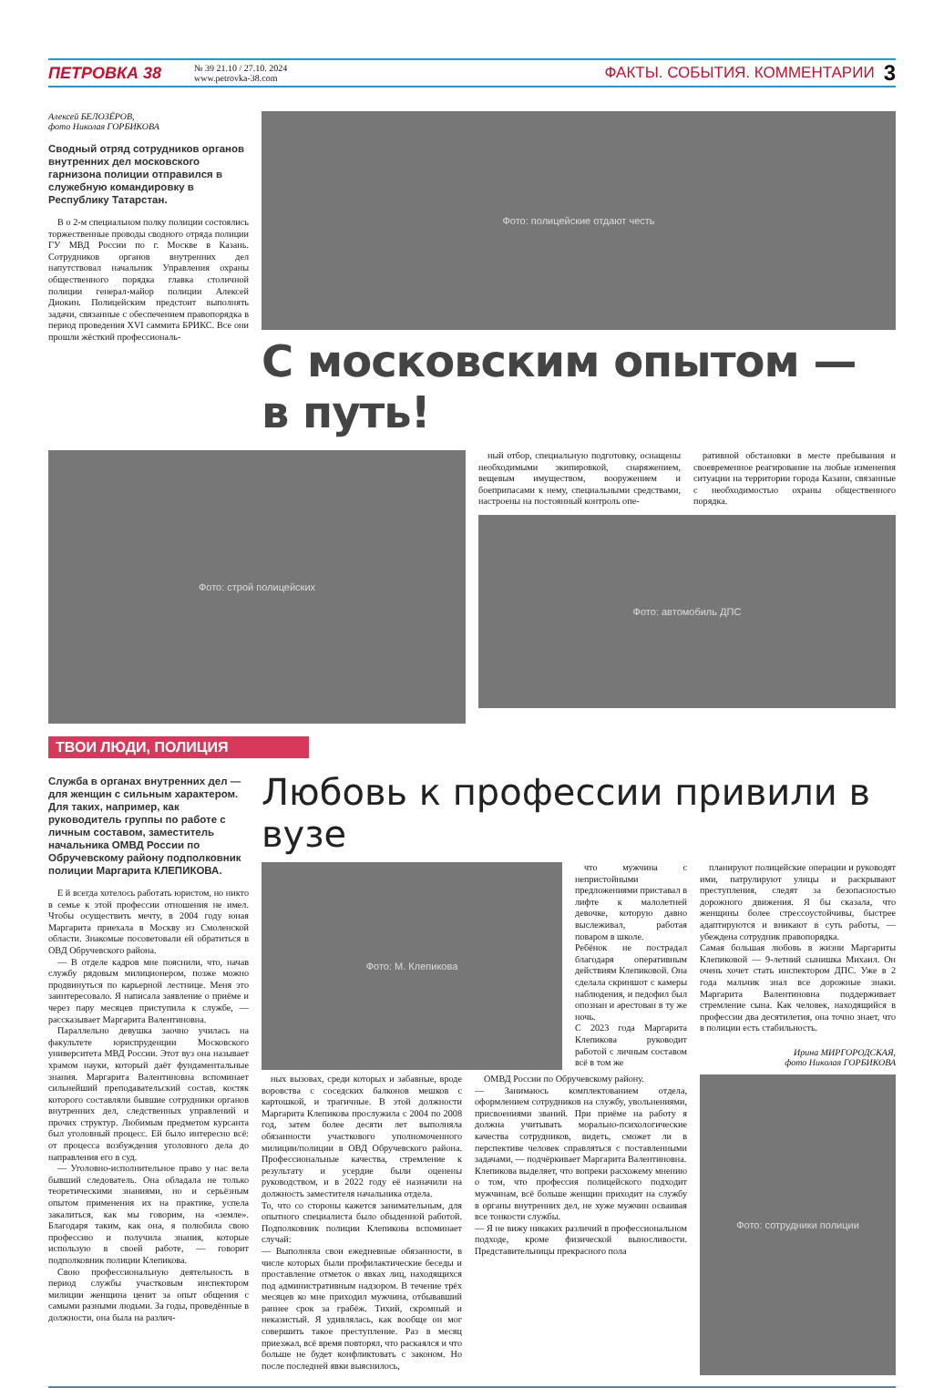ПЕТРОВКА 38
№ 39 21.10 / 27.10. 2024
www.petrovka-38.com
ФАКТЫ. СОБЫТИЯ. КОММЕНТАРИИ
3
Алексей БЕЛОЗЁРОВ,
фото Николая ГОРБИКОВА
Сводный отряд сотрудников органов внутренних дел московского гарнизона полиции отправился в служебную командировку в Республику Татарстан.
В о 2-м специальном полку полиции состоялись торжественные проводы сводного отряда полиции ГУ МВД России по г. Москве в Казань. Сотрудников органов внутренних дел напутствовал начальник Управления охраны общественного порядка главка столичной полиции генерал-майор полиции Алексей Диокин. Полицейским предстоит выполнять задачи, связанные с обеспечением правопорядка в период проведения XVI саммита БРИКС. Все они прошли жёсткий профессиональ-
Фото: полицейские отдают честь
С московским опытом — в путь!
Фото: строй полицейских
ный отбор, специальную подготовку, оснащены необходимыми экипировкой, снаряжением, вещевым имуществом, вооружением и боеприпасами к нему, специальными средствами, настроены на постоянный контроль опе-
ративной обстановки в месте пребывания и своевременное реагирование на любые изменения ситуации на территории города Казани, связанные с необходимостью охраны общественного порядка.
Фото: автомобиль ДПС
ТВОИ ЛЮДИ, ПОЛИЦИЯ
Служба в органах внутренних дел — для женщин с сильным характером. Для таких, например, как руководитель группы по работе с личным составом, заместитель начальника ОМВД России по Обручевскому району подполковник полиции Маргарита КЛЕПИКОВА.
Е й всегда хотелось работать юристом, но никто в семье к этой профессии отношения не имел. Чтобы осуществить мечту, в 2004 году юная Маргарита приехала в Москву из Смоленской области. Знакомые посоветовали ей обратиться в ОВД Обручевского района.
— В отделе кадров мне пояснили, что, начав службу рядовым милиционером, позже можно продвинуться по карьерной лестнице. Меня это заинтересовало. Я написала заявление о приёме и через пару месяцев приступила к службе, — рассказывает Маргарита Валентиновна.
Параллельно девушка заочно училась на факультете юриспруденции Московского университета МВД России. Этот вуз она называет храмом науки, который даёт фундаментальные знания. Маргарита Валентиновна вспоминает сильнейший преподавательский состав, костяк которого составляли бывшие сотрудники органов внутренних дел, следственных управлений и прочих структур. Любимым предметом курсанта был уголовный процесс. Ей было интересно всё: от процесса возбуждения уголовного дела до направления его в суд.
— Уголовно-исполнительное право у нас вела бывший следователь. Она обладала не только теоретическими знаниями, но и серьёзным опытом применения их на практике, успела закалиться, как мы говорим, на «земле». Благодаря таким, как она, я полюбила свою профессию и получила знания, которые использую в своей работе, — говорит подполковник полиции Клепикова.
Свою профессиональную деятельность в период службы участковым инспектором милиции женщина ценит за опыт общения с самыми разными людьми. За годы, проведённые в должности, она была на различ-
Любовь к профессии привили в вузе
Фото: М. Клепикова
что мужчина с непристойными предложениями приставал в лифте к малолетней девочке, которую давно выслеживал, работая поваром в школе.
Ребёнок не пострадал благодаря оперативным действиям Клепиковой. Она сделала скриншот с камеры наблюдения, и педофил был опознан и арестован в ту же ночь.
С 2023 года Маргарита Клепикова руководит работой с личным составом всё в том же
ных вызовах, среди которых и забавные, вроде воровства с соседских балконов мешков с картошкой, и трагичные. В этой должности Маргарита Клепикова прослужила с 2004 по 2008 год, затем более десяти лет выполняла обязанности участкового уполномоченного милиции/полиции в ОВД Обручевского района. Профессиональные качества, стремление к результату и усердие были оценены руководством, и в 2022 году её назначили на должность заместителя начальника отдела.
То, что со стороны кажется занимательным, для опытного специалиста было обыденной работой. Подполковник полиции Клепикова вспоминает случай:
— Выполняла свои ежедневные обязанности, в числе которых были профилактические беседы и проставление отметок о явках лиц, находящихся под административным надзором. В течение трёх месяцев ко мне приходил мужчина, отбывавший раннее срок за грабёж. Тихий, скромный и неказистый. Я удивлялась, как вообще он мог совершить такое преступление. Раз в месяц приезжал, всё время повторял, что раскаялся и что больше не будет конфликтовать с законом. Но после последней явки выяснилось,
ОМВД России по Обручевскому району.
— Занимаюсь комплектованием отдела, оформлением сотрудников на службу, увольнениями, присвоениями званий. При приёме на работу я должна учитывать морально-психологические качества сотрудников, видеть, сможет ли в перспективе человек справляться с поставленными задачами, — подчёркивает Маргарита Валентиновна.
Клепикова выделяет, что вопреки расхожему мнению о том, что профессия полицейского подходит мужчинам, всё больше женщин приходит на службу в органы внутренних дел, не хуже мужчин осваивая все тонкости службы.
— Я не вижу никаких различий в профессиональном подходе, кроме физической выносливости. Представительницы прекрасного пола
планируют полицейские операции и руководят ими, патрулируют улицы и раскрывают преступления, следят за безопасностью дорожного движения. Я бы сказала, что женщины более стрессоустойчивы, быстрее адаптируются и вникают в суть работы, — убеждена сотрудник правопорядка.
Самая большая любовь в жизни Маргариты Клепиковой — 9-летний сынишка Михаил. Он очень хочет стать инспектором ДПС. Уже в 2 года мальчик знал все дорожные знаки. Маргарита Валентиновна поддерживает стремление сына. Как человек, находящийся в профессии два десятилетия, она точно знает, что в полиции есть стабильность.
Ирина МИРГОРОДСКАЯ,
фото Николая ГОРБИКОВА
Фото: сотрудники полиции